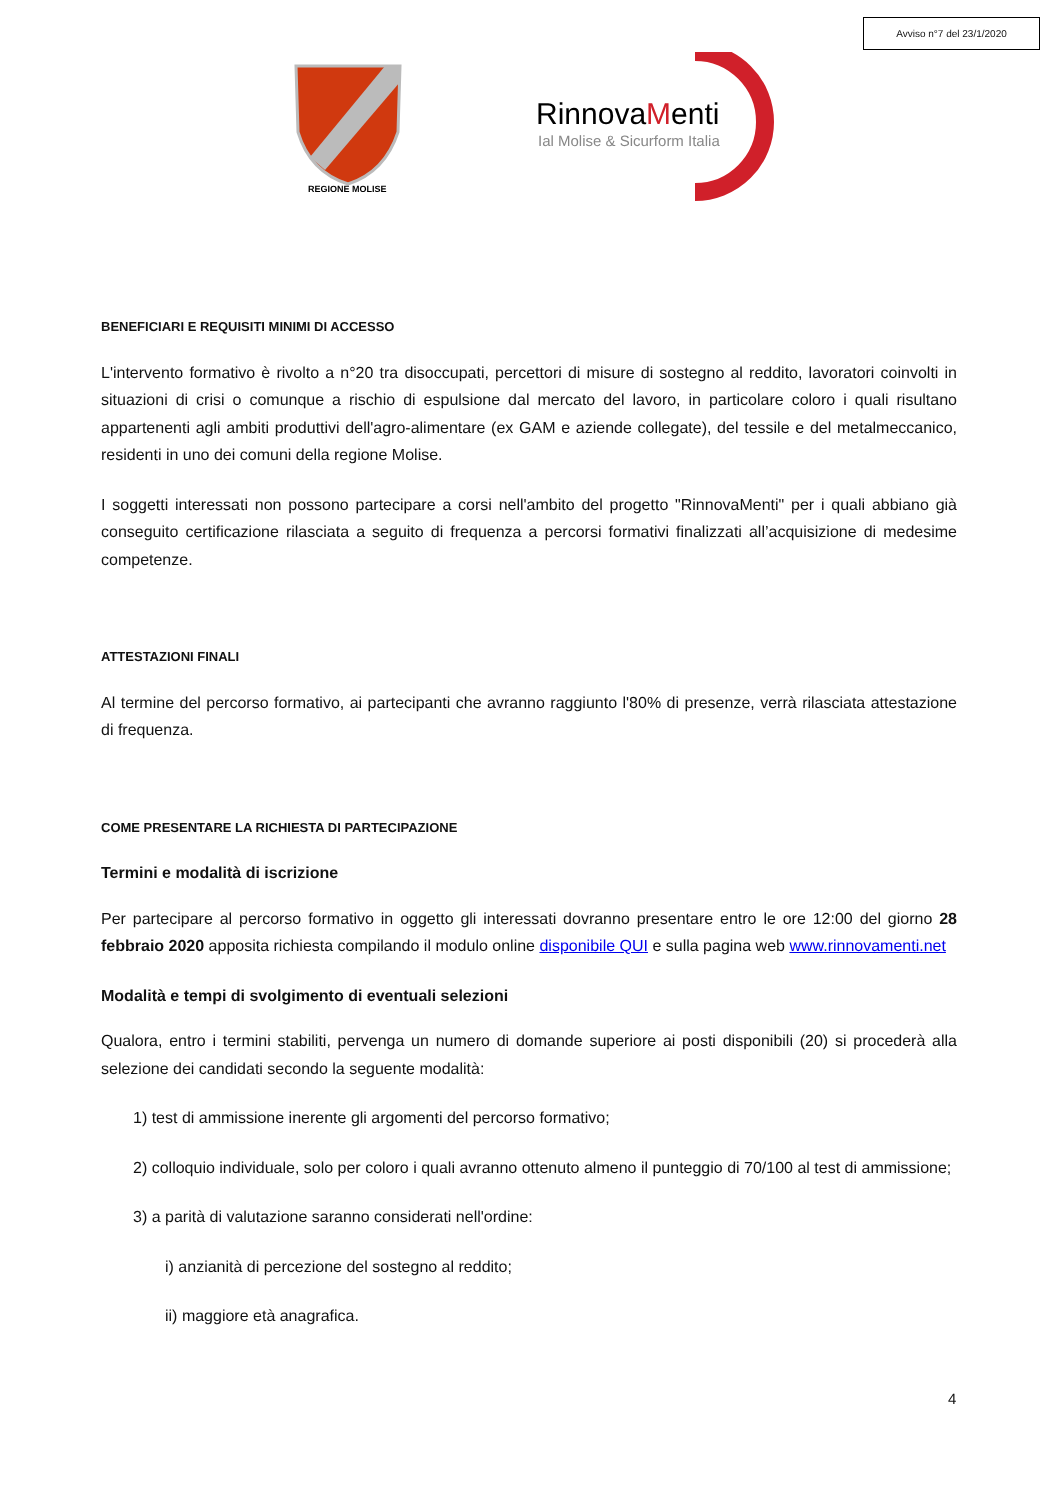Avviso n°7 del 23/1/2020
REGIONE MOLISE
RinnovaMenti
Ial Molise & Sicurform Italia
BENEFICIARI E REQUISITI MINIMI DI ACCESSO
L'intervento formativo è rivolto a n°20 tra disoccupati, percettori di misure di sostegno al reddito, lavoratori coinvolti in situazioni di crisi o comunque a rischio di espulsione dal mercato del lavoro, in particolare coloro i quali risultano appartenenti agli ambiti produttivi dell'agro-alimentare (ex GAM e aziende collegate), del tessile e del metalmeccanico, residenti in uno dei comuni della regione Molise.
I soggetti interessati non possono partecipare a corsi nell'ambito del progetto "RinnovaMenti" per i quali abbiano già conseguito certificazione rilasciata a seguito di frequenza a percorsi formativi finalizzati all’acquisizione di medesime competenze.
ATTESTAZIONI FINALI
Al termine del percorso formativo, ai partecipanti che avranno raggiunto l'80% di presenze, verrà rilasciata attestazione di frequenza.
COME PRESENTARE LA RICHIESTA DI PARTECIPAZIONE
Termini e modalità di iscrizione
Per partecipare al percorso formativo in oggetto gli interessati dovranno presentare entro le ore 12:00 del giorno 28 febbraio 2020 apposita richiesta compilando il modulo online disponibile QUI e sulla pagina web www.rinnovamenti.net
Modalità e tempi di svolgimento di eventuali selezioni
Qualora, entro i termini stabiliti, pervenga un numero di domande superiore ai posti disponibili (20) si procederà alla selezione dei candidati secondo la seguente modalità:
1) test di ammissione inerente gli argomenti del percorso formativo;
2) colloquio individuale, solo per coloro i quali avranno ottenuto almeno il punteggio di 70/100 al test di ammissione;
3) a parità di valutazione saranno considerati nell'ordine:
i) anzianità di percezione del sostegno al reddito;
ii) maggiore età anagrafica.
4